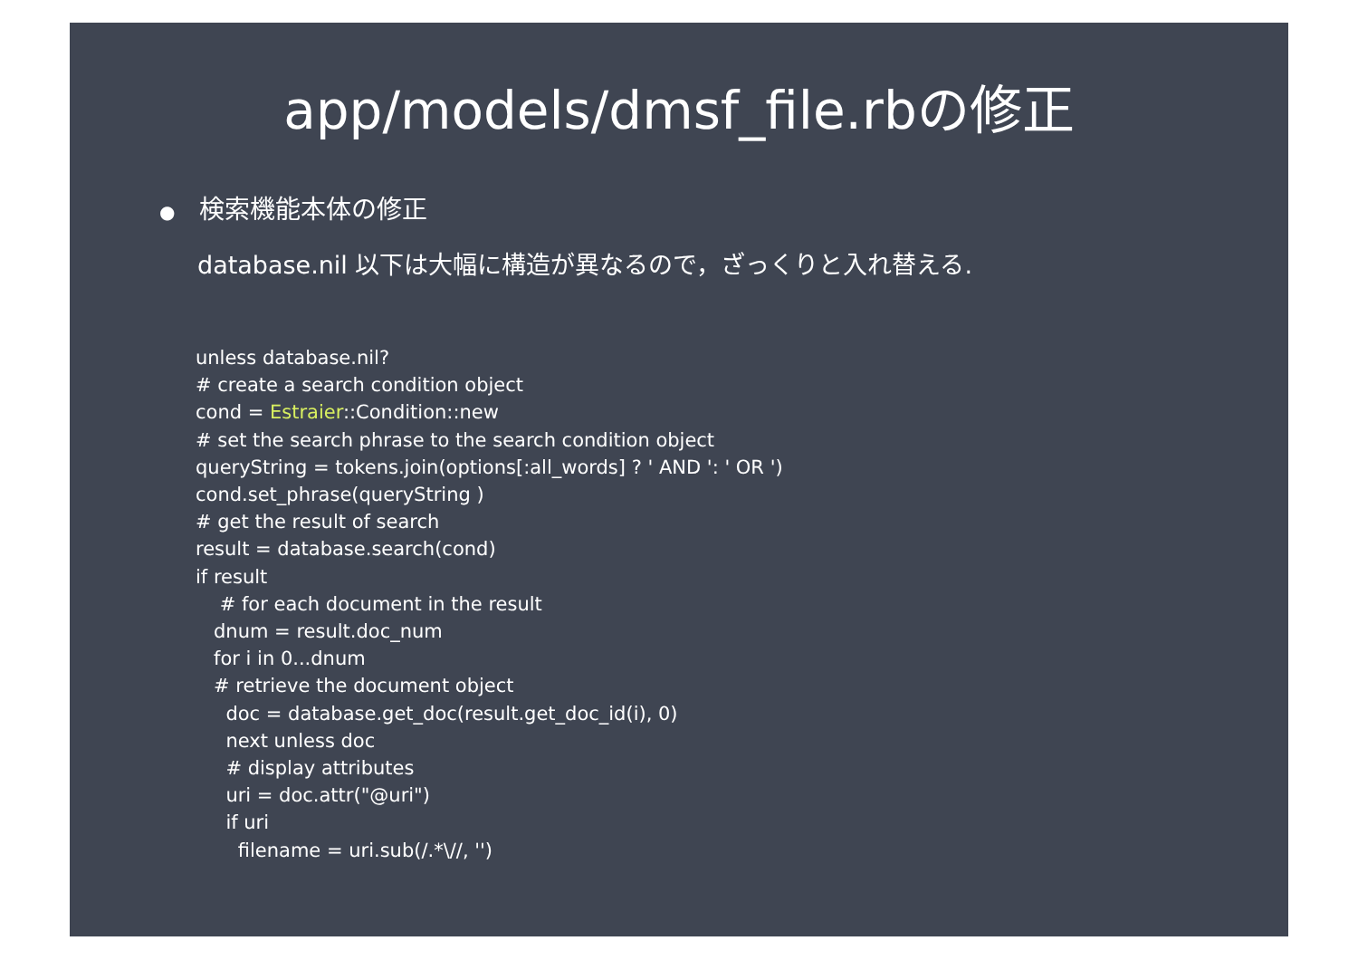app/models/dmsf_file.rbの修正
● 検索機能本体の修正
database.nil 以下は大幅に構造が異なるので，ざっくりと入れ替える.
unless database.nil?
# create a search condition object
cond = Estraier::Condition::new
# set the search phrase to the search condition object
queryString = tokens.join(options[:all_words] ? ' AND ': ' OR ')
cond.set_phrase(queryString )
# get the result of search
result = database.search(cond)
if result
    # for each document in the result
   dnum = result.doc_num
   for i in 0...dnum
   # retrieve the document object
     doc = database.get_doc(result.get_doc_id(i), 0)
     next unless doc
     # display attributes
     uri = doc.attr("@uri")
     if uri
       filename = uri.sub(/.*\//, '')